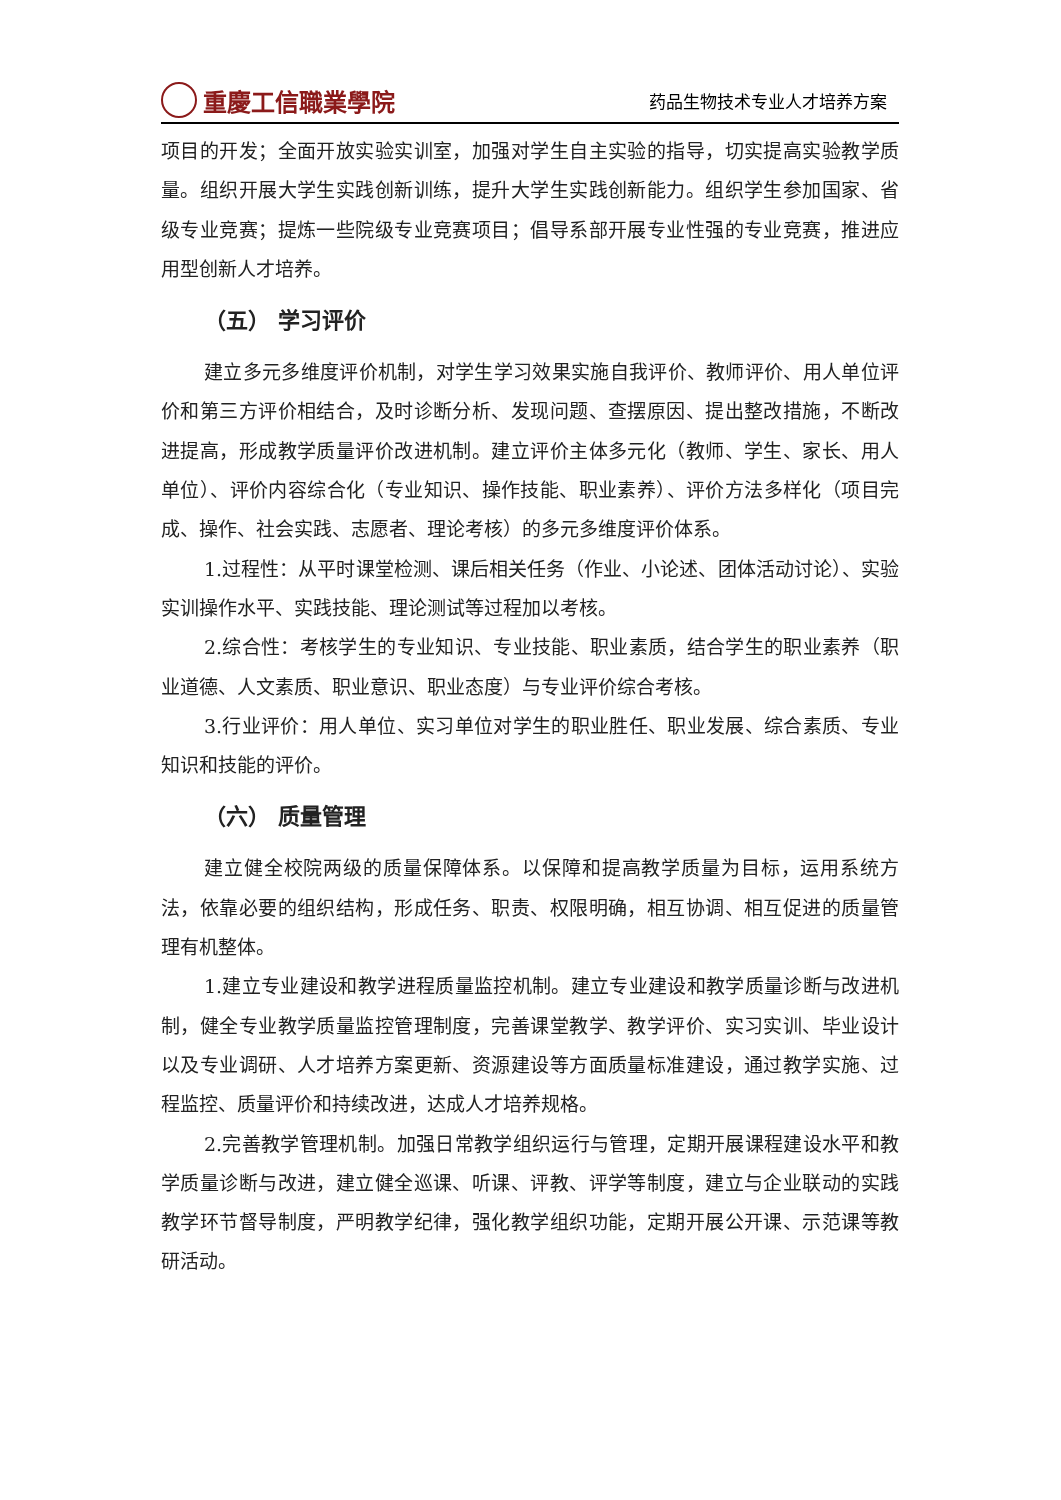重慶工信職業學院
药品生物技术专业人才培养方案
项目的开发；全面开放实验实训室，加强对学生自主实验的指导，切实提高实验教学质量。组织开展大学生实践创新训练，提升大学生实践创新能力。组织学生参加国家、省级专业竞赛；提炼一些院级专业竞赛项目；倡导系部开展专业性强的专业竞赛，推进应用型创新人才培养。
（五） 学习评价
建立多元多维度评价机制，对学生学习效果实施自我评价、教师评价、用人单位评价和第三方评价相结合，及时诊断分析、发现问题、查摆原因、提出整改措施，不断改进提高，形成教学质量评价改进机制。建立评价主体多元化（教师、学生、家长、用人单位）、评价内容综合化（专业知识、操作技能、职业素养）、评价方法多样化（项目完成、操作、社会实践、志愿者、理论考核）的多元多维度评价体系。
1.过程性：从平时课堂检测、课后相关任务（作业、小论述、团体活动讨论）、实验实训操作水平、实践技能、理论测试等过程加以考核。
2.综合性：考核学生的专业知识、专业技能、职业素质，结合学生的职业素养（职业道德、人文素质、职业意识、职业态度）与专业评价综合考核。
3.行业评价：用人单位、实习单位对学生的职业胜任、职业发展、综合素质、专业知识和技能的评价。
（六） 质量管理
建立健全校院两级的质量保障体系。以保障和提高教学质量为目标，运用系统方法，依靠必要的组织结构，形成任务、职责、权限明确，相互协调、相互促进的质量管理有机整体。
1.建立专业建设和教学进程质量监控机制。建立专业建设和教学质量诊断与改进机制，健全专业教学质量监控管理制度，完善课堂教学、教学评价、实习实训、毕业设计以及专业调研、人才培养方案更新、资源建设等方面质量标准建设，通过教学实施、过程监控、质量评价和持续改进，达成人才培养规格。
2.完善教学管理机制。加强日常教学组织运行与管理，定期开展课程建设水平和教学质量诊断与改进，建立健全巡课、听课、评教、评学等制度，建立与企业联动的实践教学环节督导制度，严明教学纪律，强化教学组织功能，定期开展公开课、示范课等教研活动。